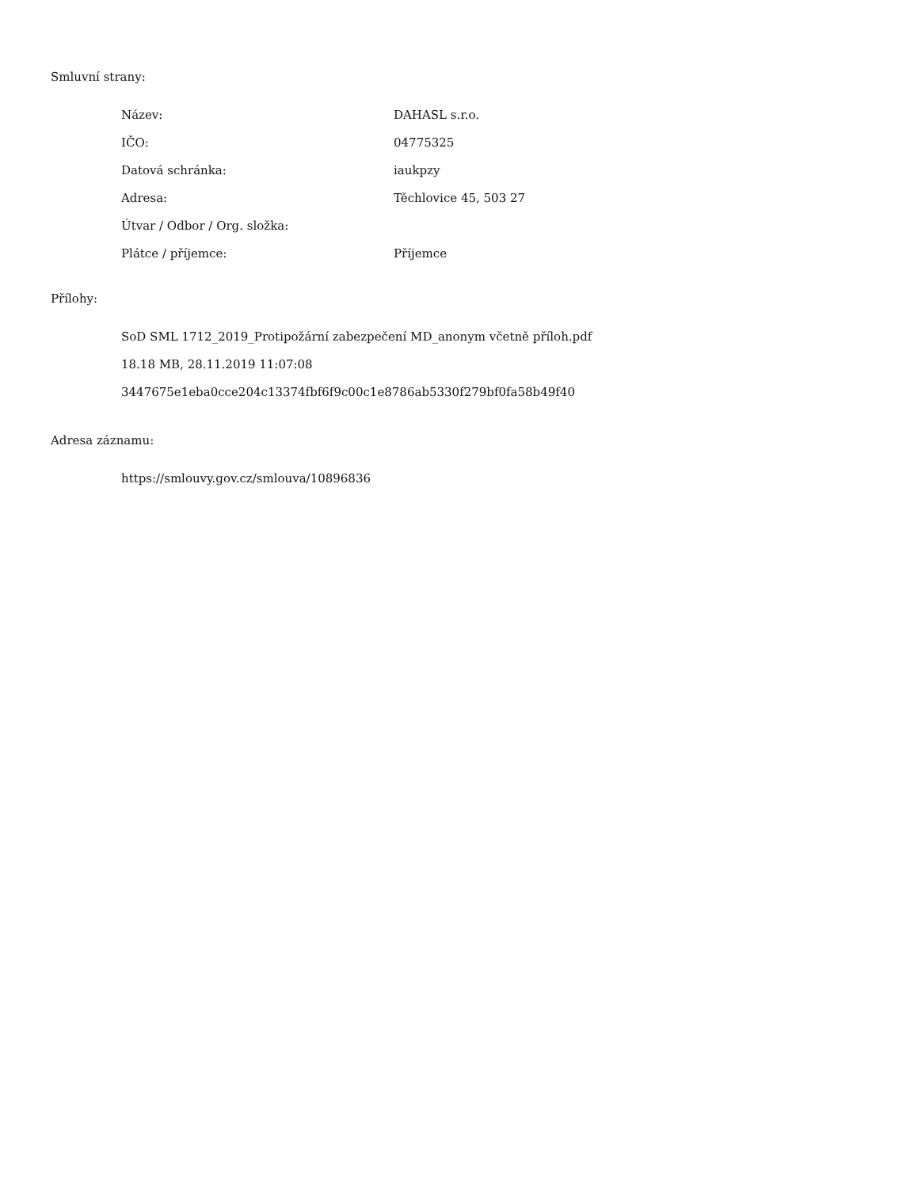Smluvní strany:
| Název: | DAHASL s.r.o. |
| IČO: | 04775325 |
| Datová schránka: | iaukpzy |
| Adresa: | Těchlovice 45, 503 27 |
| Útvar / Odbor / Org. složka: | |
| Plátce / příjemce: | Příjemce |
Přílohy:
SoD SML 1712_2019_Protipožární zabezpečení MD_anonym včetně příloh.pdf
18.18 MB, 28.11.2019 11:07:08
3447675e1eba0cce204c13374fbf6f9c00c1e8786ab5330f279bf0fa58b49f40
Adresa záznamu:
https://smlouvy.gov.cz/smlouva/10896836